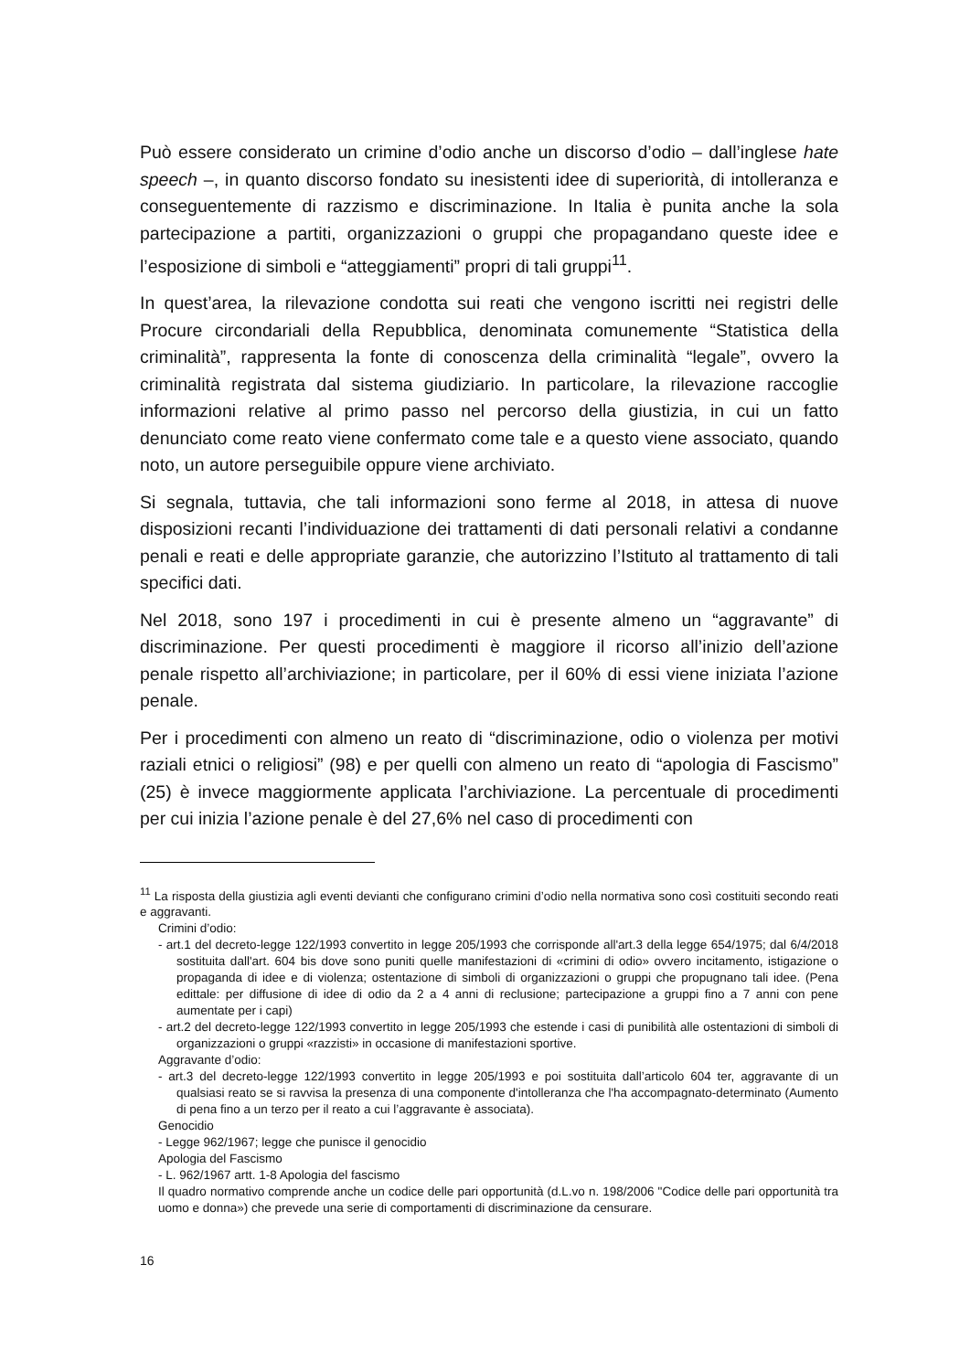Può essere considerato un crimine d’odio anche un discorso d’odio – dall’inglese hate speech –, in quanto discorso fondato su inesistenti idee di superiorità, di intolleranza e conseguentemente di razzismo e discriminazione. In Italia è punita anche la sola partecipazione a partiti, organizzazioni o gruppi che propagandano queste idee e l’esposizione di simboli e “atteggiamenti” propri di tali gruppi<sup>11</sup>.
In quest’area, la rilevazione condotta sui reati che vengono iscritti nei registri delle Procure circondariali della Repubblica, denominata comunemente “Statistica della criminalità”, rappresenta la fonte di conoscenza della criminalità “legale”, ovvero la criminalità registrata dal sistema giudiziario. In particolare, la rilevazione raccoglie informazioni relative al primo passo nel percorso della giustizia, in cui un fatto denunciato come reato viene confermato come tale e a questo viene associato, quando noto, un autore perseguibile oppure viene archiviato.
Si segnala, tuttavia, che tali informazioni sono ferme al 2018, in attesa di nuove disposizioni recanti l’individuazione dei trattamenti di dati personali relativi a condanne penali e reati e delle appropriate garanzie, che autorizzino l’Istituto al trattamento di tali specifici dati.
Nel 2018, sono 197 i procedimenti in cui è presente almeno un “aggravante” di discriminazione. Per questi procedimenti è maggiore il ricorso all’inizio dell’azione penale rispetto all’archiviazione; in particolare, per il 60% di essi viene iniziata l’azione penale.
Per i procedimenti con almeno un reato di “discriminazione, odio o violenza per motivi raziali etnici o religiosi” (98) e per quelli con almeno un reato di “apologia di Fascismo” (25) è invece maggiormente applicata l’archiviazione. La percentuale di procedimenti per cui inizia l’azione penale è del 27,6% nel caso di procedimenti con
<sup>11</sup> La risposta della giustizia agli eventi devianti che configurano crimini d’odio nella normativa sono così costituiti secondo reati e aggravanti.
Crimini d’odio:
- art.1 del decreto-legge 122/1993 convertito in legge 205/1993 che corrisponde all'art.3 della legge 654/1975; dal 6/4/2018 sostituita dall'art. 604 bis dove sono puniti quelle manifestazioni di «crimini di odio» ovvero incitamento, istigazione o propaganda di idee e di violenza; ostentazione di simboli di organizzazioni o gruppi che propugnano tali idee. (Pena edittale: per diffusione di idee di odio da 2 a 4 anni di reclusione; partecipazione a gruppi fino a 7 anni con pene aumentate per i capi)
- art.2 del decreto-legge 122/1993 convertito in legge 205/1993 che estende i casi di punibilità alle ostentazioni di simboli di organizzazioni o gruppi «razzisti» in occasione di manifestazioni sportive.
Aggravante d’odio:
- art.3 del decreto-legge 122/1993 convertito in legge 205/1993 e poi sostituita dall’articolo 604 ter, aggravante di un qualsiasi reato se si ravvisa la presenza di una componente d'intolleranza che l'ha accompagnato-determinato (Aumento di pena fino a un terzo per il reato a cui l’aggravante è associata).
Genocidio
- Legge 962/1967; legge che punisce il genocidio
Apologia del Fascismo
- L. 962/1967 artt. 1-8 Apologia del fascismo
Il quadro normativo comprende anche un codice delle pari opportunità (d.L.vo n. 198/2006 "Codice delle pari opportunità tra uomo e donna») che prevede una serie di comportamenti di discriminazione da censurare.
16